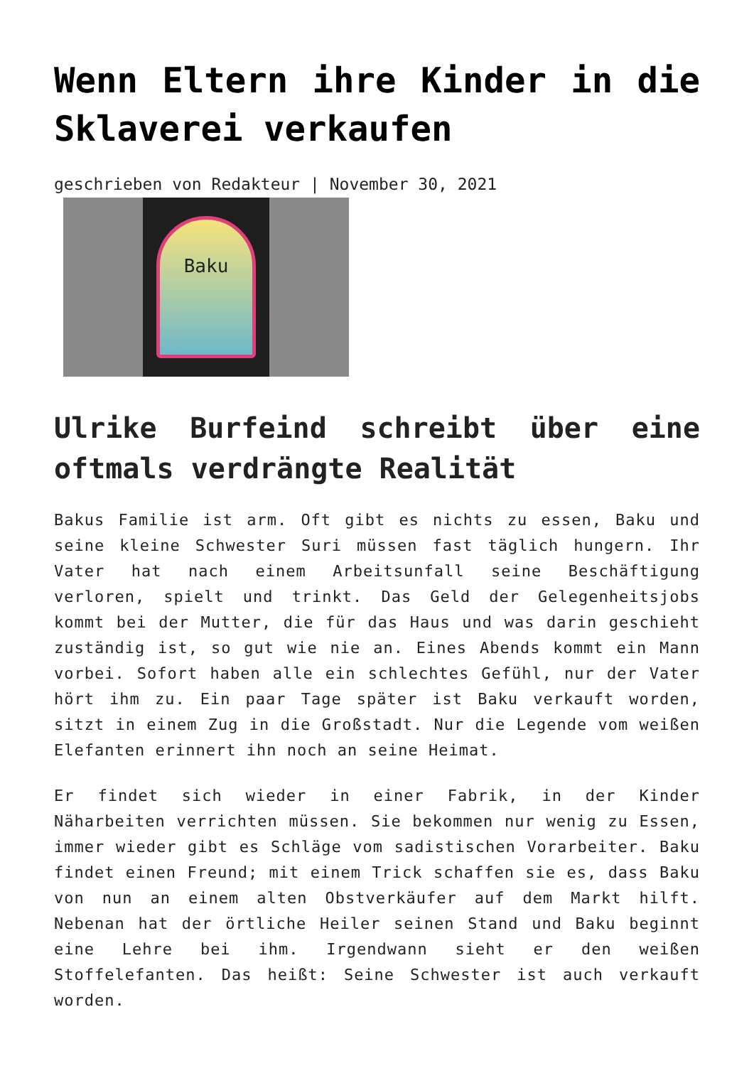Wenn Eltern ihre Kinder in die Sklaverei verkaufen
geschrieben von Redakteur | November 30, 2021
Baku
Ulrike Burfeind schreibt über eine oftmals verdrängte Realität
Bakus Familie ist arm. Oft gibt es nichts zu essen, Baku und seine kleine Schwester Suri müssen fast täglich hungern. Ihr Vater hat nach einem Arbeitsunfall seine Beschäftigung verloren, spielt und trinkt. Das Geld der Gelegenheitsjobs kommt bei der Mutter, die für das Haus und was darin geschieht zuständig ist, so gut wie nie an. Eines Abends kommt ein Mann vorbei. Sofort haben alle ein schlechtes Gefühl, nur der Vater hört ihm zu. Ein paar Tage später ist Baku verkauft worden, sitzt in einem Zug in die Großstadt. Nur die Legende vom weißen Elefanten erinnert ihn noch an seine Heimat.
Er findet sich wieder in einer Fabrik, in der Kinder Näharbeiten verrichten müssen. Sie bekommen nur wenig zu Essen, immer wieder gibt es Schläge vom sadistischen Vorarbeiter. Baku findet einen Freund; mit einem Trick schaffen sie es, dass Baku von nun an einem alten Obstverkäufer auf dem Markt hilft. Nebenan hat der örtliche Heiler seinen Stand und Baku beginnt eine Lehre bei ihm. Irgendwann sieht er den weißen Stoffelefanten. Das heißt: Seine Schwester ist auch verkauft worden.